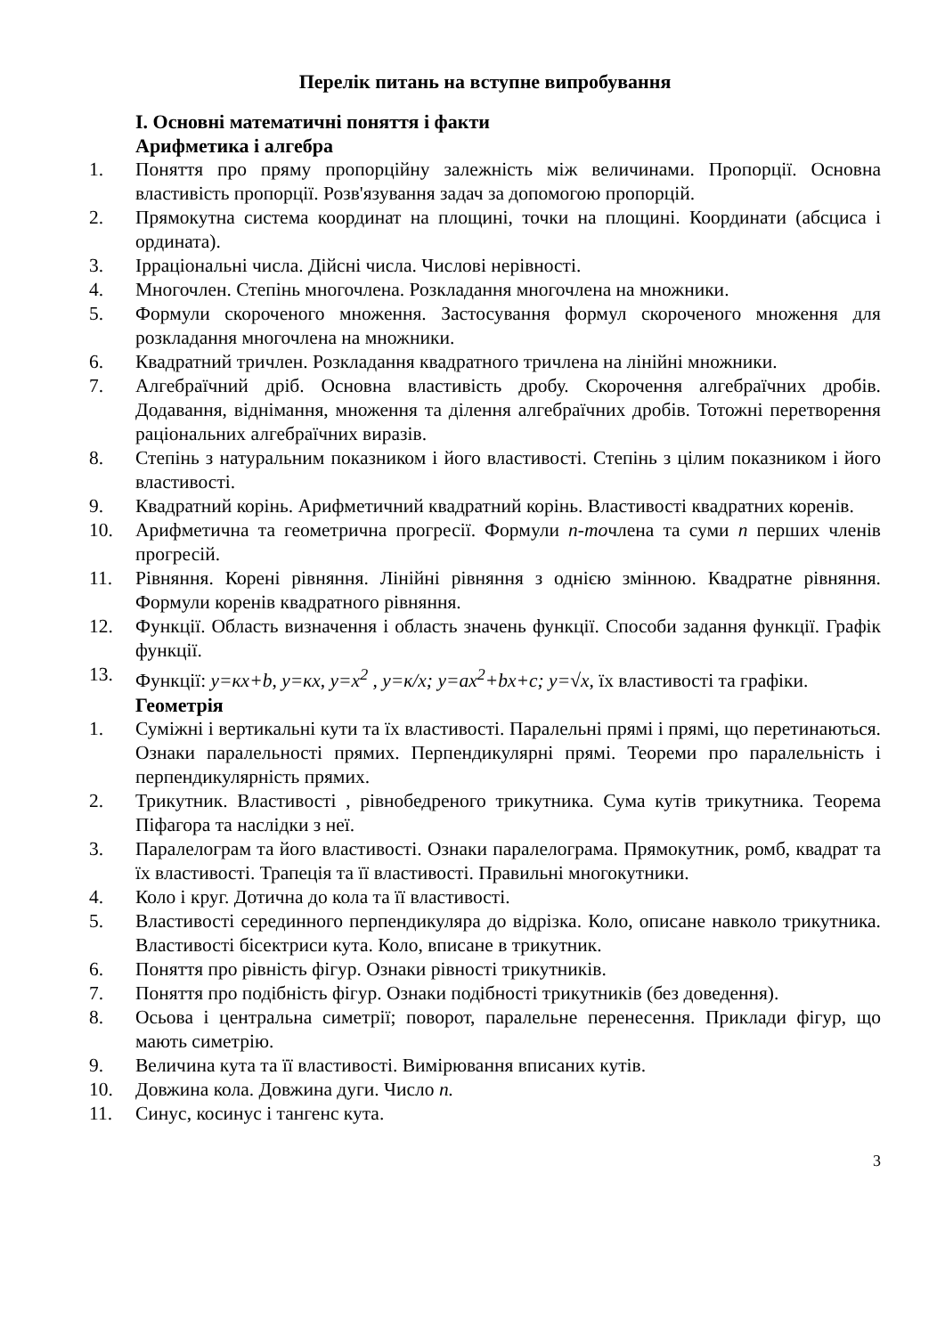Перелік питань на вступне випробування
І. Основні математичні поняття і факти
Арифметика і алгебра
1. Поняття про пряму пропорційну залежність між величинами. Пропорції. Основна властивість пропорції. Розв'язування задач за допомогою пропорцій.
2. Прямокутна система координат на площині, точки на площині. Координати (абсциса і ордината).
3. Ірраціональні числа. Дійсні числа. Числові нерівності.
4. Многочлен. Степінь многочлена. Розкладання многочлена на множники.
5. Формули скороченого множення. Застосування формул скороченого множення для розкладання многочлена на множники.
6. Квадратний тричлен. Розкладання квадратного тричлена на лінійні множники.
7. Алгебраїчний дріб. Основна властивість дробу. Скорочення алгебраїчних дробів. Додавання, віднімання, множення та ділення алгебраїчних дробів. Тотожні перетворення раціональних алгебраїчних виразів.
8. Степінь з натуральним показником і його властивості. Степінь з цілим показником і його властивості.
9. Квадратний корінь. Арифметичний квадратний корінь. Властивості квадратних коренів.
10. Арифметична та геометрична прогресії. Формули n-точлена та суми n перших членів прогресій.
11. Рівняння. Корені рівняння. Лінійні рівняння з однією змінною. Квадратне рівняння. Формули коренів квадратного рівняння.
12. Функції. Область визначення і область значень функції. Способи задання функції. Графік функції.
13. Функції: y=кx+b, y=кx, y=x<sup>2</sup> , y=к/x; y=ax<sup>2</sup>+bx+c; y=√x, їх властивості та графіки.
Геометрія
1. Суміжні і вертикальні кути та їх властивості. Паралельні прямі і прямі, що перетинаються. Ознаки паралельності прямих. Перпендикулярні прямі. Теореми про паралельність і перпендикулярність прямих.
2. Трикутник. Властивості , рівнобедреного трикутника. Сума кутів трикутника. Теорема Піфагора та наслідки з неї.
3. Паралелограм та його властивості. Ознаки паралелограма. Прямокутник, ромб, квадрат та їх властивості. Трапеція та її властивості. Правильні многокутники.
4. Коло і круг. Дотична до кола та її властивості.
5. Властивості серединного перпендикуляра до відрізка. Коло, описане навколо трикутника. Властивості бісектриси кута. Коло, вписане в трикутник.
6. Поняття про рівність фігур. Ознаки рівності трикутників.
7. Поняття про подібність фігур. Ознаки подібності трикутників (без доведення).
8. Осьова і центральна симетрії; поворот, паралельне перенесення. Приклади фігур, що мають симетрію.
9. Величина кута та її властивості. Вимірювання вписаних кутів.
10. Довжина кола. Довжина дуги. Число п.
11. Синус, косинус і тангенс кута.
3